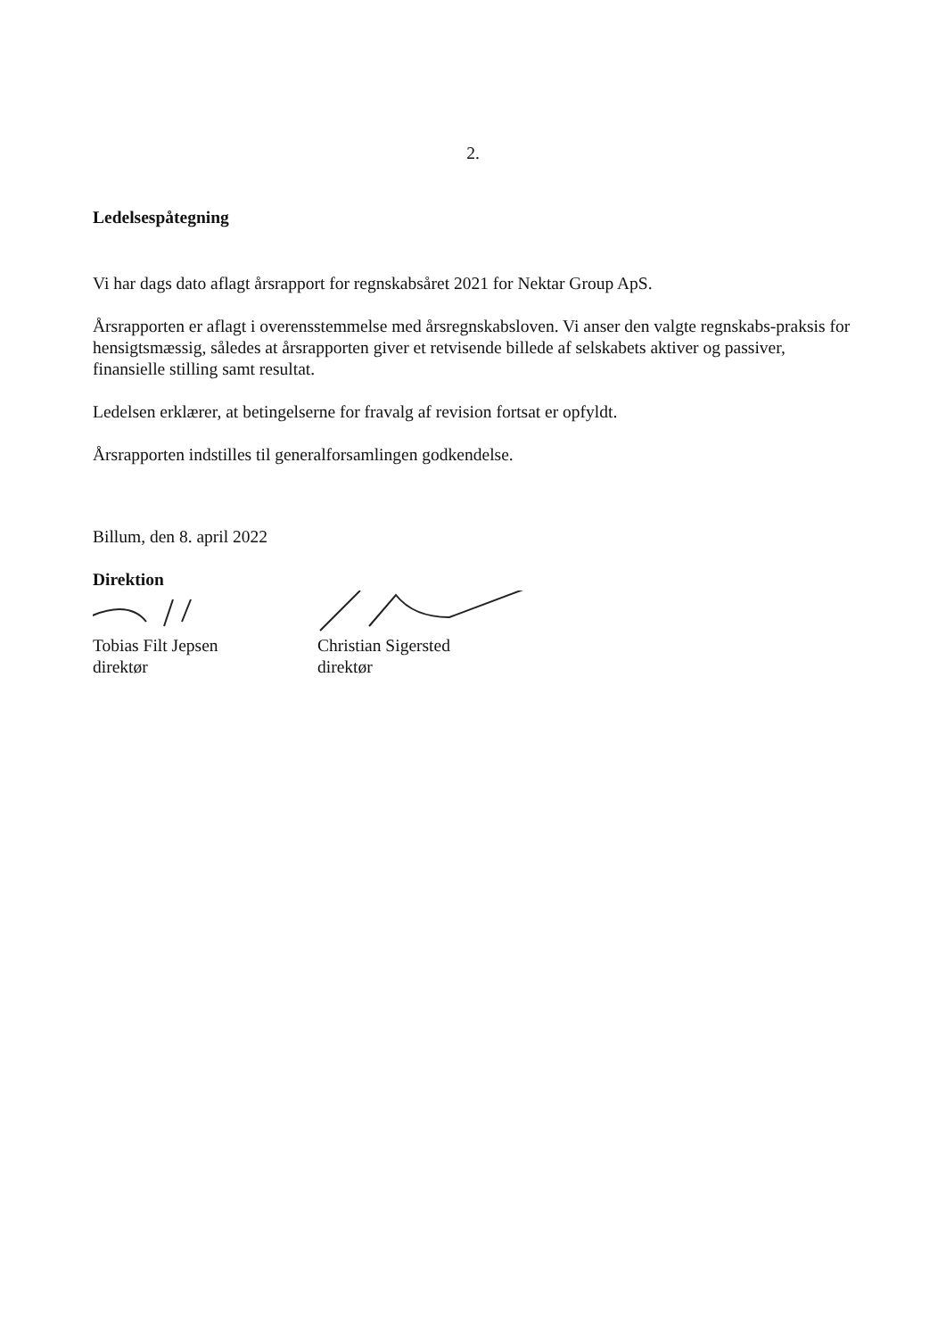2.
Ledelsespåtegning
Vi har dags dato aflagt årsrapport for regnskabsåret 2021 for Nektar Group ApS.
Årsrapporten er aflagt i overensstemmelse med årsregnskabsloven. Vi anser den valgte regnskabs-praksis for hensigtsmæssig, således at årsrapporten giver et retvisende billede af selskabets aktiver og passiver, finansielle stilling samt resultat.
Ledelsen erklærer, at betingelserne for fravalg af revision fortsat er opfyldt.
Årsrapporten indstilles til generalforsamlingen godkendelse.
Billum, den 8. april 2022
Direktion
Tobias Filt Jepsen
direktør
Christian Sigersted
direktør